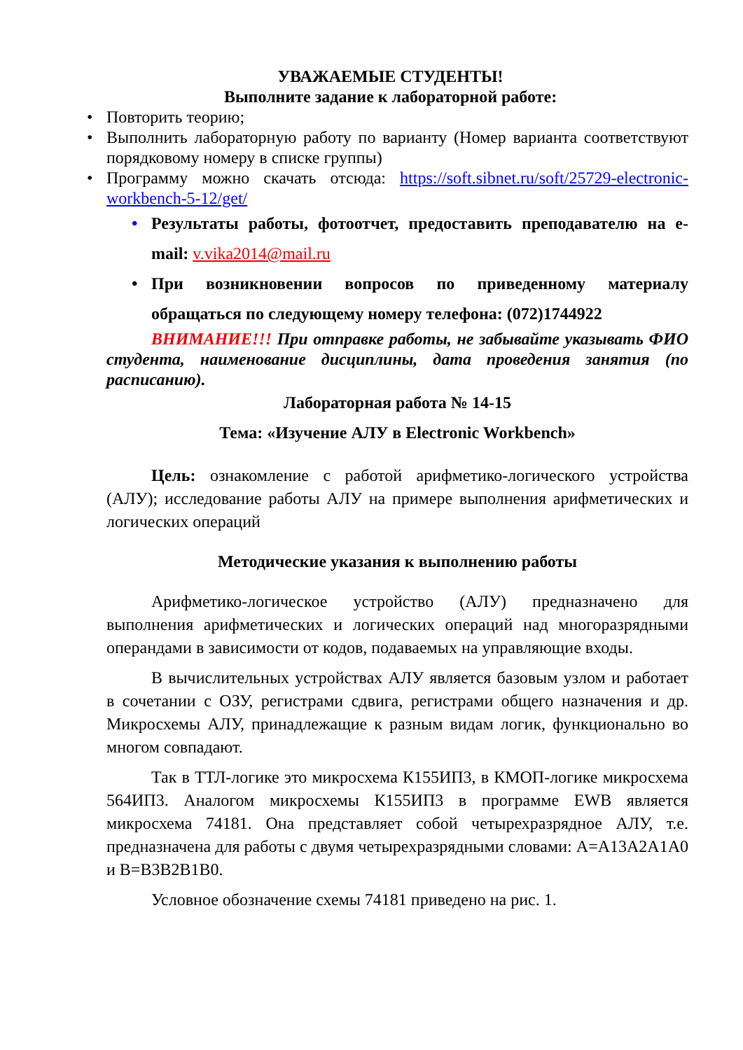УВАЖАЕМЫЕ СТУДЕНТЫ!
Выполните задание к лабораторной работе:
• Повторить теорию;
• Выполнить лабораторную работу по варианту (Номер варианта соответствуют порядковому номеру в списке группы)
• Программу можно скачать отсюда: https://soft.sibnet.ru/soft/25729-electronic-workbench-5-12/get/
• Результаты работы, фотоотчет, предоставить преподавателю на e-mail: v.vika2014@mail.ru
• При возникновении вопросов по приведенному материалу обращаться по следующему номеру телефона: (072)1744922
ВНИМАНИЕ!!! При отправке работы, не забывайте указывать ФИО студента, наименование дисциплины, дата проведения занятия (по расписанию).
Лабораторная работа № 14-15
Тема: «Изучение АЛУ в Electronic Workbench»
Цель: ознакомление с работой арифметико-логического устройства (АЛУ); исследование работы АЛУ на примере выполнения арифметических и логических операций
Методические указания к выполнению работы
Арифметико-логическое устройство (АЛУ) предназначено для выполнения арифметических и логических операций над многоразрядными операндами в зависимости от кодов, подаваемых на управляющие входы.
В вычислительных устройствах АЛУ является базовым узлом и работает в сочетании с ОЗУ, регистрами сдвига, регистрами общего назначения и др. Микросхемы АЛУ, принадлежащие к разным видам логик, функционально во многом совпадают.
Так в ТТЛ-логике это микросхема К155ИП3, в КМОП-логике микросхема 564ИП3. Аналогом микросхемы К155ИП3 в программе EWB является микросхема 74181. Она представляет собой четырехразрядное АЛУ, т.е. предназначена для работы с двумя четырехразрядными словами: A=A13A2A1A0 и B=B3B2B1B0.
Условное обозначение схемы 74181 приведено на рис. 1.